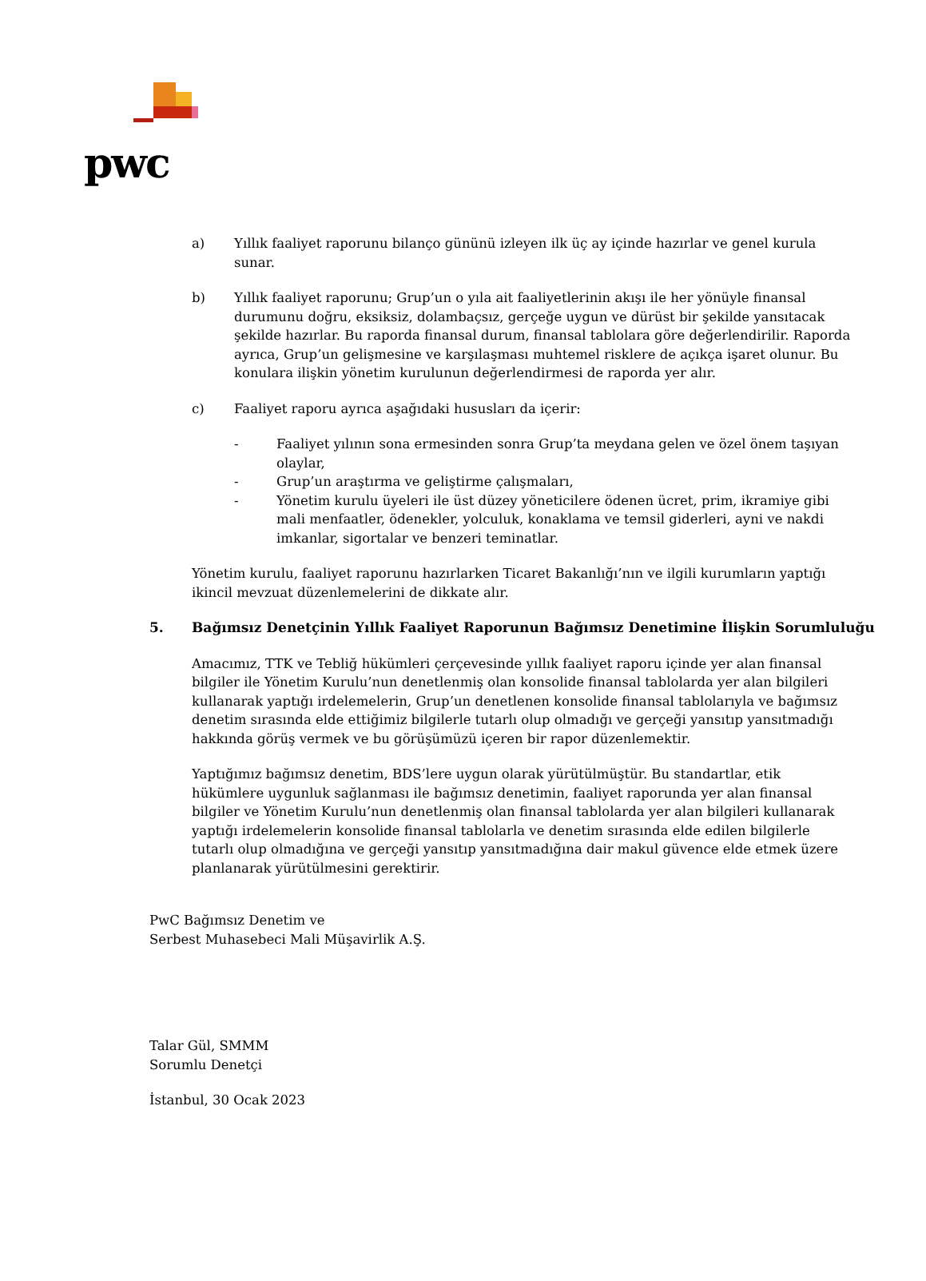pwc
a) Yıllık faaliyet raporunu bilanço gününü izleyen ilk üç ay içinde hazırlar ve genel kurula sunar.
b) Yıllık faaliyet raporunu; Grup’un o yıla ait faaliyetlerinin akışı ile her yönüyle finansal durumunu doğru, eksiksiz, dolambaçsız, gerçeğe uygun ve dürüst bir şekilde yansıtacak şekilde hazırlar. Bu raporda finansal durum, finansal tablolara göre değerlendirilir. Raporda ayrıca, Grup’un gelişmesine ve karşılaşması muhtemel risklere de açıkça işaret olunur. Bu konulara ilişkin yönetim kurulunun değerlendirmesi de raporda yer alır.
c) Faaliyet raporu ayrıca aşağıdaki hususları da içerir:
- Faaliyet yılının sona ermesinden sonra Grup’ta meydana gelen ve özel önem taşıyan olaylar,
- Grup’un araştırma ve geliştirme çalışmaları,
- Yönetim kurulu üyeleri ile üst düzey yöneticilere ödenen ücret, prim, ikramiye gibi mali menfaatler, ödenekler, yolculuk, konaklama ve temsil giderleri, ayni ve nakdi imkanlar, sigortalar ve benzeri teminatlar.
Yönetim kurulu, faaliyet raporunu hazırlarken Ticaret Bakanlığı’nın ve ilgili kurumların yaptığı ikincil mevzuat düzenlemelerini de dikkate alır.
5. Bağımsız Denetçinin Yıllık Faaliyet Raporunun Bağımsız Denetimine İlişkin Sorumluluğu
Amacımız, TTK ve Tebliğ hükümleri çerçevesinde yıllık faaliyet raporu içinde yer alan finansal bilgiler ile Yönetim Kurulu’nun denetlenmiş olan konsolide finansal tablolarda yer alan bilgileri kullanarak yaptığı irdelemelerin, Grup’un denetlenen konsolide finansal tablolarıyla ve bağımsız denetim sırasında elde ettiğimiz bilgilerle tutarlı olup olmadığı ve gerçeği yansıtıp yansıtmadığı hakkında görüş vermek ve bu görüşümüzü içeren bir rapor düzenlemektir.
Yaptığımız bağımsız denetim, BDS’lere uygun olarak yürütülmüştür. Bu standartlar, etik hükümlere uygunluk sağlanması ile bağımsız denetimin, faaliyet raporunda yer alan finansal bilgiler ve Yönetim Kurulu’nun denetlenmiş olan finansal tablolarda yer alan bilgileri kullanarak yaptığı irdelemelerin konsolide finansal tablolarla ve denetim sırasında elde edilen bilgilerle tutarlı olup olmadığına ve gerçeği yansıtıp yansıtmadığına dair makul güvence elde etmek üzere planlanarak yürütülmesini gerektirir.
PwC Bağımsız Denetim ve
Serbest Muhasebeci Mali Müşavirlik A.Ş.
Talar Gül, SMMM
Sorumlu Denetçi
İstanbul, 30 Ocak 2023